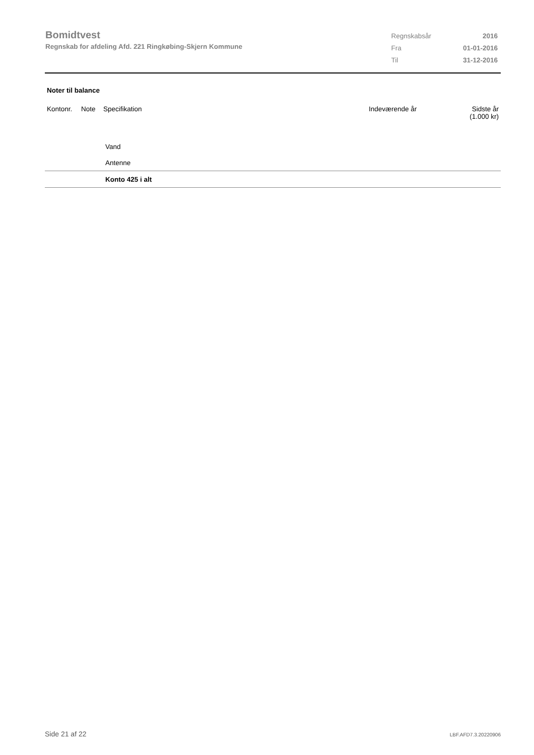Bomidtvest
Regnskab for afdeling Afd. 221 Ringkøbing-Skjern Kommune
| Regnskabsår | 2016 |
| Fra | 01-01-2016 |
| Til | 31-12-2016 |
Noter til balance
| Kontonr. | Note | Specifikation | Indeværende år | Sidste år (1.000 kr) |
| --- | --- | --- | --- | --- |
| | | Vand | | |
| | | Antenne | | |
| | | Konto 425 i alt | | |
Side 21 af 22 LBF.AFD7.3.20220906